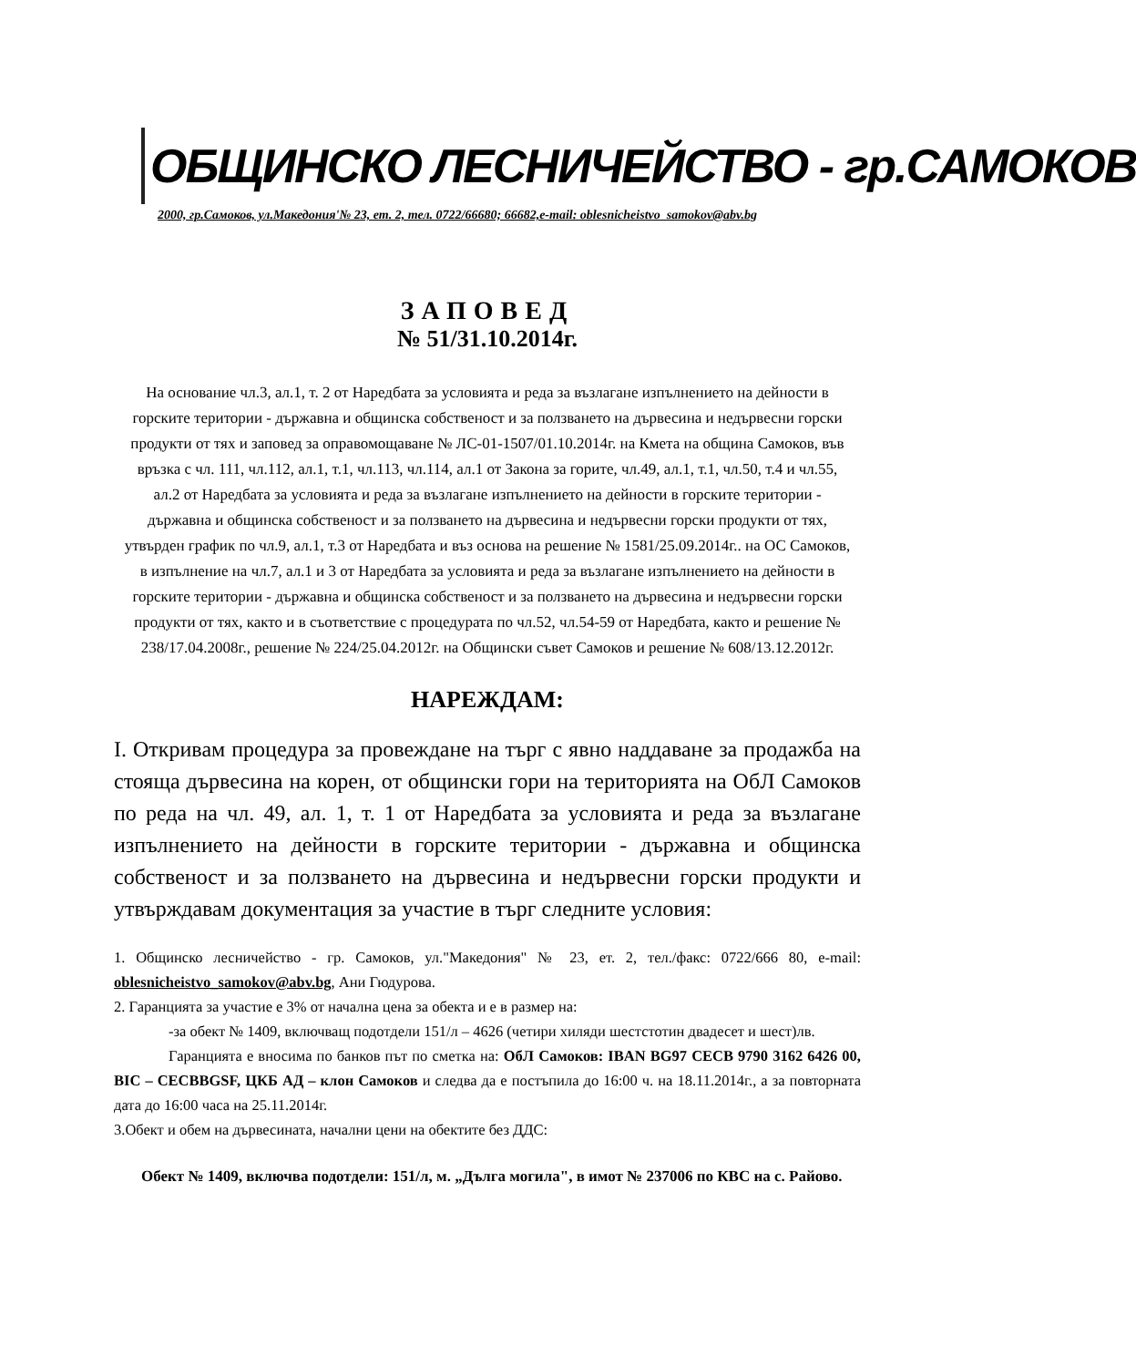ОБЩИНСКО ЛЕСНИЧЕЙСТВО - гр.САМОКОВ
2000, гр.Самоков, ул.Македония'№ 23, ет. 2, тел. 0722/66680; 66682,e-mail: oblesnicheistvo_samokov@abv.bg
ЗАПОВЕД
№ 51/31.10.2014г.
На основание чл.3, ал.1, т. 2 от Наредбата за условията и реда за възлагане изпълнението на дейности в горските територии - държавна и общинска собственост и за ползването на дървесина и недървесни горски продукти от тях и заповед за оправомощаване № ЛС-01-1507/01.10.2014г. на Кмета на община Самоков, във връзка с чл. 111, чл.112, ал.1, т.1, чл.113, чл.114, ал.1 от Закона за горите, чл.49, ал.1, т.1, чл.50, т.4 и чл.55, ал.2 от Наредбата за условията и реда за възлагане изпълнението на дейности в горските територии - държавна и общинска собственост и за ползването на дървесина и недървесни горски продукти от тях, утвърден график по чл.9, ал.1, т.3 от Наредбата и въз основа на решение № 1581/25.09.2014г.. на ОС Самоков, в изпълнение на чл.7, ал.1 и 3 от Наредбата за условията и реда за възлагане изпълнението на дейности в горските територии - държавна и общинска собственост и за ползването на дървесина и недървесни горски продукти от тях, както и в съответствие с процедурата по чл.52, чл.54-59 от Наредбата, както и решение № 238/17.04.2008г., решение № 224/25.04.2012г. на Общински съвет Самоков и решение № 608/13.12.2012г.
НАРЕЖДАМ:
І. Откривам процедура за провеждане на търг с явно наддаване за продажба на стояща дървесина на корен, от общински гори на територията на ОбЛ Самоков по реда на чл. 49, ал. 1, т. 1 от Наредбата за условията и реда за възлагане изпълнението на дейности в горските територии - държавна и общинска собственост и за ползването на дървесина и недървесни горски продукти и утвърждавам документация за участие в търг следните условия:
1. Общинско лесничейство - гр. Самоков, ул."Македония" № 23, ет. 2, тел./факс: 0722/666 80, e-mail: oblesnicheistvo_samokov@abv.bg, Ани Гюдурова.
2. Гаранцията за участие е 3% от начална цена за обекта и е в размер на:
-за обект № 1409, включващ подотдели 151/л – 4626 (четири хиляди шестстотин двадесет и шест)лв.
Гаранцията е вносима по банков път по сметка на: ОбЛ Самоков: IBAN BG97 CECB 9790 3162 6426 00, BIC – CECBBGSF, ЦКБ АД – клон Самоков и следва да е постъпила до 16:00 ч. на 18.11.2014г., а за повторната дата до 16:00 часа на 25.11.2014г.
3.Обект и обем на дървесината, начални цени на обектите без ДДС:
Обект № 1409, включва подотдели: 151/л, м. „Дълга могила", в имот № 237006 по КВС на с. Райово.